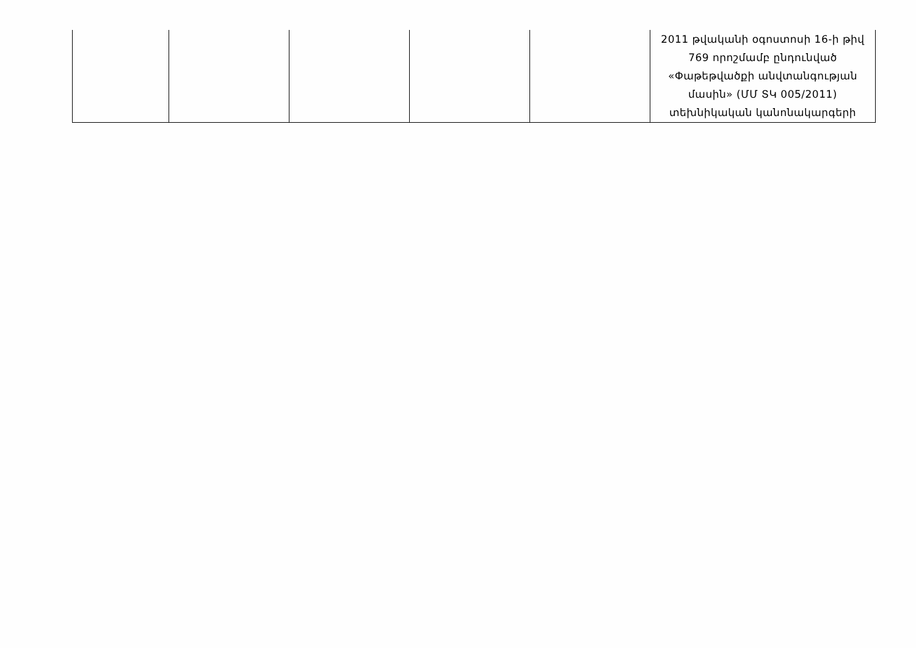| | | | | | 2011 թվականի օգոստոսի 16-ի թիվ 769 որոշմամբ ընդունված «Փաթեթվածքի անվտանգության մասին» (ՄՄ ՏԿ 005/2011) տեխնիկական կանոնակարգերի |